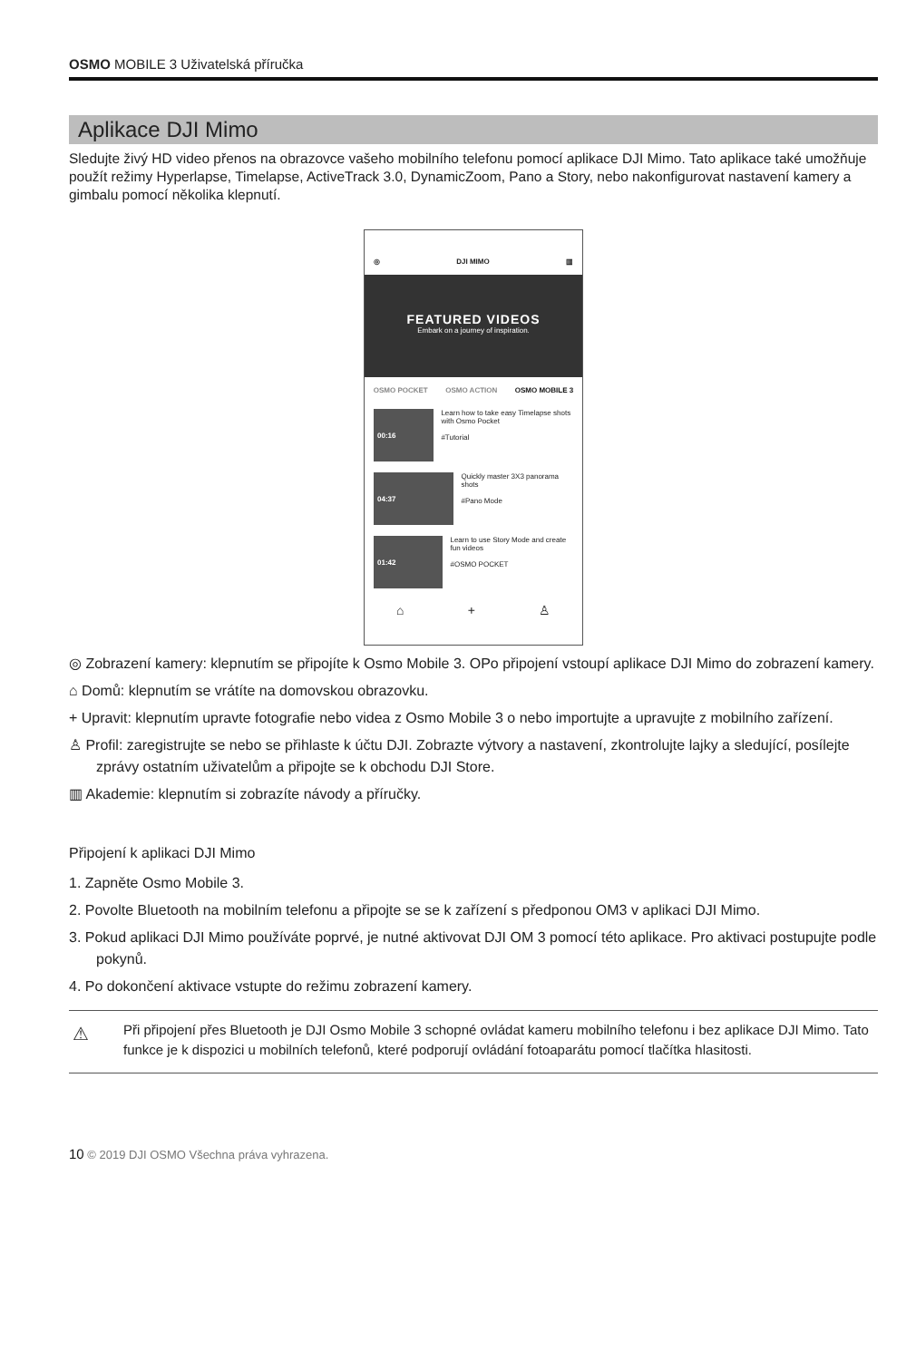OSMO MOBILE 3 Uživatelská příručka
Aplikace DJI Mimo
Sledujte živý HD video přenos na obrazovce vašeho mobilního telefonu pomocí aplikace DJI Mimo. Tato aplikace také umožňuje použít režimy Hyperlapse, Timelapse, ActiveTrack 3.0, DynamicZoom, Pano a Story, nebo nakonfigurovat nastavení kamery a gimbalu pomocí několika klepnutí.
◎ DJI MIMO ▥
FEATURED VIDEOS
Embark on a journey of inspiration.
OSMO POCKET OSMO ACTION OSMO MOBILE 3
00:16
Learn how to take easy Timelapse shots with Osmo Pocket
#Tutorial
04:37
Quickly master 3X3 panorama shots
#Pano Mode
01:42
Learn to use Story Mode and create fun videos
#OSMO POCKET
⌂ + ♙
◎ Zobrazení kamery: klepnutím se připojíte k Osmo Mobile 3. OPo připojení vstoupí aplikace DJI Mimo do zobrazení kamery.
⌂ Domů: klepnutím se vrátíte na domovskou obrazovku.
+ Upravit: klepnutím upravte fotografie nebo videa z Osmo Mobile 3 o nebo importujte a upravujte z mobilního zařízení.
♙ Profil: zaregistrujte se nebo se přihlaste k účtu DJI. Zobrazte výtvory a nastavení, zkontrolujte lajky a sledující, posílejte zprávy ostatním uživatelům a připojte se k obchodu DJI Store.
▥ Akademie: klepnutím si zobrazíte návody a příručky.
Připojení k aplikaci DJI Mimo
1. Zapněte Osmo Mobile 3.
2. Povolte Bluetooth na mobilním telefonu a připojte se se k zařízení s předponou OM3 v aplikaci DJI Mimo.
3. Pokud aplikaci DJI Mimo používáte poprvé, je nutné aktivovat DJI OM 3 pomocí této aplikace. Pro aktivaci postupujte podle pokynů.
4. Po dokončení aktivace vstupte do režimu zobrazení kamery.
⚠ Při připojení přes Bluetooth je DJI Osmo Mobile 3 schopné ovládat kameru mobilního telefonu i bez aplikace DJI Mimo. Tato funkce je k dispozici u mobilních telefonů, které podporují ovládání fotoaparátu pomocí tlačítka hlasitosti.
10 © 2019 DJI OSMO Všechna práva vyhrazena.